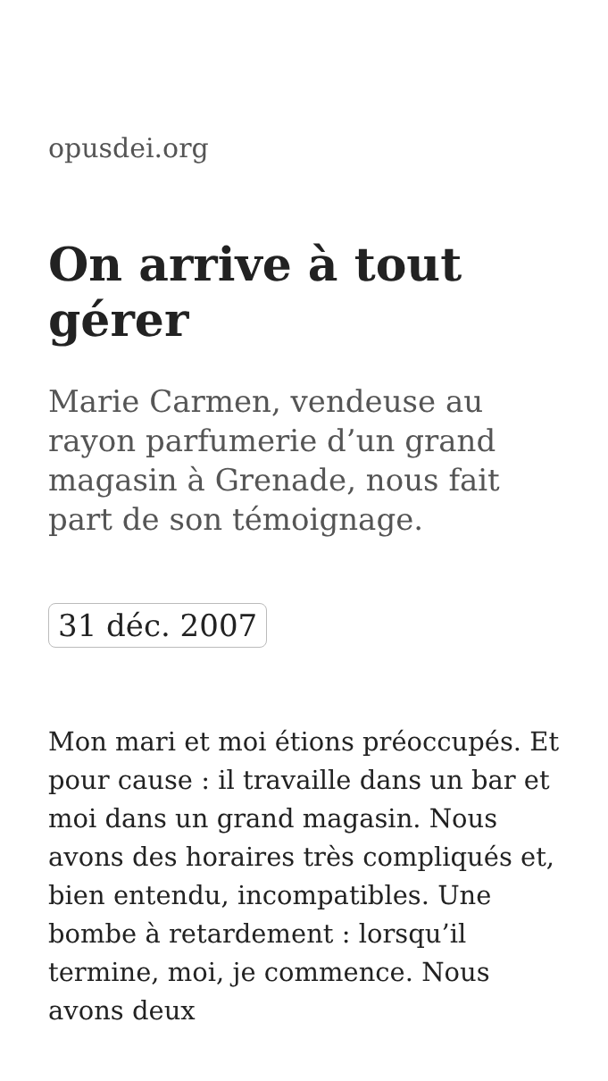opusdei.org
On arrive à tout gérer
Marie Carmen, vendeuse au rayon parfumerie d’un grand magasin à Grenade, nous fait part de son témoignage.
31 déc. 2007
Mon mari et moi étions préoccupés. Et pour cause : il travaille dans un bar et moi dans un grand magasin. Nous avons des horaires très compliqués et, bien entendu, incompatibles. Une bombe à retardement : lorsqu’il termine, moi, je commence. Nous avons deux